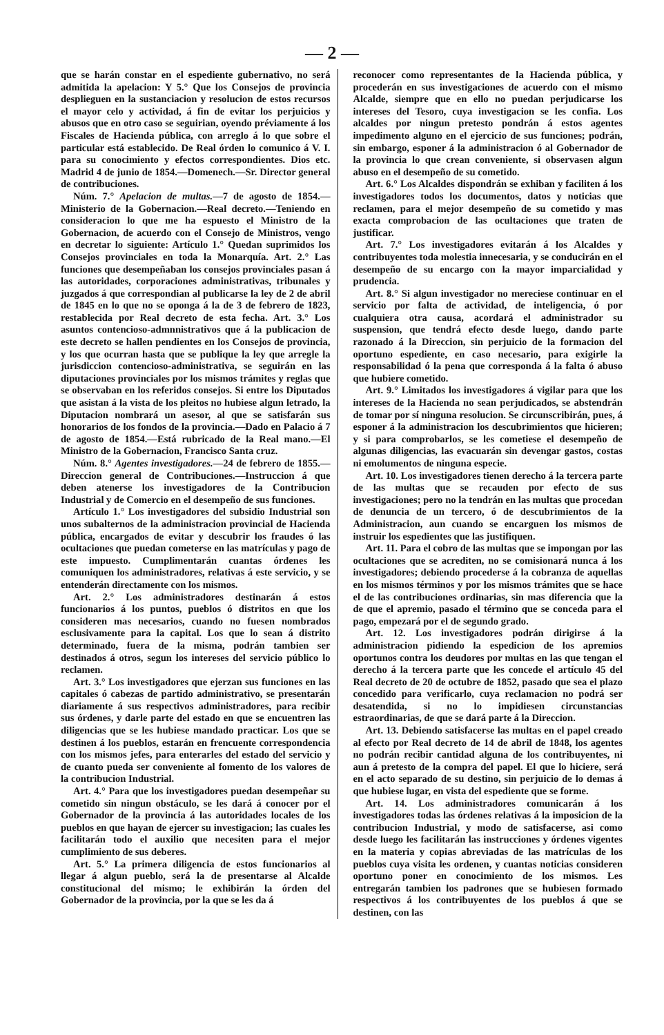— 2 —
que se harán constar en el espediente gubernativo, no será admitida la apelacion: Y 5.° Que los Consejos de provincia desplieguen en la sustanciacion y resolucion de estos recursos el mayor celo y actividad, á fin de evitar los perjuicios y abusos que en otro caso se seguirian, oyendo préviamente á los Fiscales de Hacienda pública, con arreglo á lo que sobre el particular está establecido. De Real órden lo comunico á V. I. para su conocimiento y efectos correspondientes. Dios etc. Madrid 4 de junio de 1854.—Domenech.—Sr. Director general de contribuciones.
Núm. 7.° Apelacion de multas.—7 de agosto de 1854.—Ministerio de la Gobernacion.—Real decreto.—Teniendo en consideracion lo que me ha espuesto el Ministro de la Gobernacion, de acuerdo con el Consejo de Ministros, vengo en decretar lo siguiente: Artículo 1.° Quedan suprimidos los Consejos provinciales en toda la Monarquía. Art. 2.° Las funciones que desempeñaban los consejos provinciales pasan á las autoridades, corporaciones administrativas, tribunales y juzgados á que correspondian al publicarse la ley de 2 de abril de 1845 en lo que no se oponga á la de 3 de febrero de 1823, restablecida por Real decreto de esta fecha. Art. 3.° Los asuntos contencioso-admnnistrativos que á la publicacion de este decreto se hallen pendientes en los Consejos de provincia, y los que ocurran hasta que se publique la ley que arregle la jurisdiccion contencioso-administrativa, se seguirán en las diputaciones provinciales por los mismos trámites y reglas que se observaban en los referidos consejos. Si entre los Diputados que asistan á la vista de los pleitos no hubiese algun letrado, la Diputacion nombrará un asesor, al que se satisfarán sus honorarios de los fondos de la provincia.—Dado en Palacio á 7 de agosto de 1854.—Está rubricado de la Real mano.—El Ministro de la Gobernacion, Francisco Santa cruz.
Núm. 8.° Agentes investigadores.—24 de febrero de 1855.—Direccion general de Contribuciones.—Instruccion á que deben atenerse los investigadores de la Contribucion Industrial y de Comercio en el desempeño de sus funciones.
Artículo 1.° Los investigadores del subsidio Industrial son unos subalternos de la administracion provincial de Hacienda pública, encargados de evitar y descubrir los fraudes ó las ocultaciones que puedan cometerse en las matrículas y pago de este impuesto. Cumplimentarán cuantas órdenes les comuniquen los administradores, relativas á este servicio, y se entenderán directamente con los mismos.
Art. 2.° Los administradores destinarán á estos funcionarios á los puntos, pueblos ó distritos en que los consideren mas necesarios, cuando no fuesen nombrados esclusivamente para la capital. Los que lo sean á distrito determinado, fuera de la misma, podrán tambien ser destinados á otros, segun los intereses del servicio público lo reclamen.
Art. 3.° Los investigadores que ejerzan sus funciones en las capitales ó cabezas de partido administrativo, se presentarán diariamente á sus respectivos administradores, para recibir sus órdenes, y darle parte del estado en que se encuentren las diligencias que se les hubiese mandado practicar. Los que se destinen á los pueblos, estarán en frencuente correspondencia con los mismos jefes, para enterarles del estado del servicio y de cuanto pueda ser conveniente al fomento de los valores de la contribucion Industrial.
Art. 4.° Para que los investigadores puedan desempeñar su cometido sin ningun obstáculo, se les dará á conocer por el Gobernador de la provincia á las autoridades locales de los pueblos en que hayan de ejercer su investigacion; las cuales les facilitarán todo el auxilio que necesiten para el mejor cumplimiento de sus deberes.
Art. 5.° La primera diligencia de estos funcionarios al llegar á algun pueblo, será la de presentarse al Alcalde constitucional del mismo; le exhibirán la órden del Gobernador de la provincia, por la que se les da á
reconocer como representantes de la Hacienda pública, y procederán en sus investigaciones de acuerdo con el mismo Alcalde, siempre que en ello no puedan perjudicarse los intereses del Tesoro, cuya investigacion se les confia. Los alcaldes por ningun pretesto pondrán á estos agentes impedimento alguno en el ejercicio de sus funciones; podrán, sin embargo, esponer á la administracion ó al Gobernador de la provincia lo que crean conveniente, si observasen algun abuso en el desempeño de su cometido.
Art. 6.° Los Alcaldes dispondrán se exhiban y faciliten á los investigadores todos los documentos, datos y noticias que reclamen, para el mejor desempeño de su cometido y mas exacta comprobacion de las ocultaciones que traten de justificar.
Art. 7.° Los investigadores evitarán á los Alcaldes y contribuyentes toda molestia innecesaria, y se conducirán en el desempeño de su encargo con la mayor imparcialidad y prudencia.
Art. 8.° Si algun investigador no mereciese continuar en el servicio por falta de actividad, de inteligencia, ó por cualquiera otra causa, acordará el administrador su suspension, que tendrá efecto desde luego, dando parte razonado á la Direccion, sin perjuicio de la formacion del oportuno espediente, en caso necesario, para exigirle la responsabilidad ó la pena que corresponda á la falta ó abuso que hubiere cometido.
Art. 9.° Limitados los investigadores á vigilar para que los intereses de la Hacienda no sean perjudicados, se abstendrán de tomar por sí ninguna resolucion. Se circunscribirán, pues, á esponer á la administracion los descubrimientos que hicieren; y si para comprobarlos, se les cometiese el desempeño de algunas diligencias, las evacuarán sin devengar gastos, costas ni emolumentos de ninguna especie.
Art. 10. Los investigadores tienen derecho á la tercera parte de las multas que se recauden por efecto de sus investigaciones; pero no la tendrán en las multas que procedan de denuncia de un tercero, ó de descubrimientos de la Administracion, aun cuando se encarguen los mismos de instruir los espedientes que las justifiquen.
Art. 11. Para el cobro de las multas que se impongan por las ocultaciones que se acrediten, no se comisionará nunca á los investigadores; debiendo procederse á la cobranza de aquellas en los mismos términos y por los mismos trámites que se hace el de las contribuciones ordinarias, sin mas diferencia que la de que el apremio, pasado el término que se conceda para el pago, empezará por el de segundo grado.
Art. 12. Los investigadores podrán dirigirse á la administracion pidiendo la espedicion de los apremios oportunos contra los deudores por multas en las que tengan el derecho á la tercera parte que les concede el artículo 45 del Real decreto de 20 de octubre de 1852, pasado que sea el plazo concedido para verificarlo, cuya reclamacion no podrá ser desatendida, si no lo impidiesen circunstancias estraordinarias, de que se dará parte á la Direccion.
Art. 13. Debiendo satisfacerse las multas en el papel creado al efecto por Real decreto de 14 de abril de 1848, los agentes no podrán recibir cantidad alguna de los contribuyentes, ni aun á pretesto de la compra del papel. El que lo hiciere, será en el acto separado de su destino, sin perjuicio de lo demas á que hubiese lugar, en vista del espediente que se forme.
Art. 14. Los administradores comunicarán á los investigadores todas las órdenes relativas á la imposicion de la contribucion Industrial, y modo de satisfacerse, asi como desde luego les facilitarán las instrucciones y órdenes vigentes en la materia y copias abreviadas de las matrículas de los pueblos cuya visita les ordenen, y cuantas noticias consideren oportuno poner en conocimiento de los mismos. Les entregarán tambien los padrones que se hubiesen formado respectivos á los contribuyentes de los pueblos á que se destinen, con las